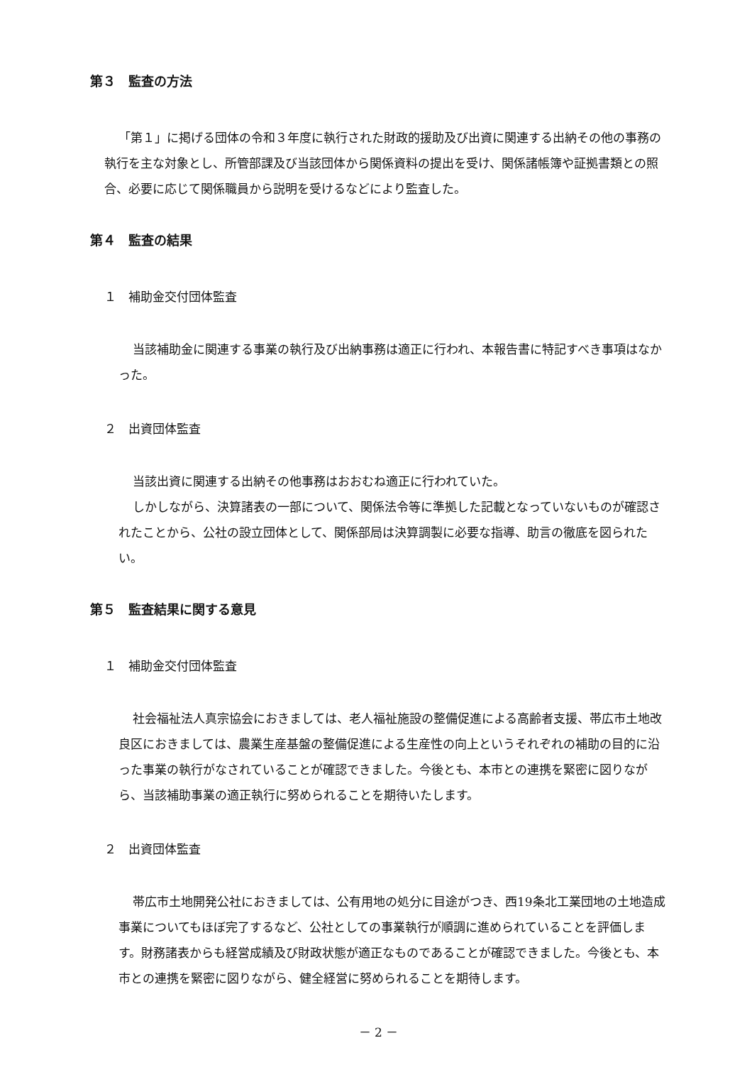第３　監査の方法
「第１」に掲げる団体の令和３年度に執行された財政的援助及び出資に関連する出納その他の事務の執行を主な対象とし、所管部課及び当該団体から関係資料の提出を受け、関係諸帳簿や証拠書類との照合、必要に応じて関係職員から説明を受けるなどにより監査した。
第４　監査の結果
１　補助金交付団体監査
当該補助金に関連する事業の執行及び出納事務は適正に行われ、本報告書に特記すべき事項はなかった。
２　出資団体監査
当該出資に関連する出納その他事務はおおむね適正に行われていた。
しかしながら、決算諸表の一部について、関係法令等に準拠した記載となっていないものが確認されたことから、公社の設立団体として、関係部局は決算調製に必要な指導、助言の徹底を図られたい。
第５　監査結果に関する意見
１　補助金交付団体監査
社会福祉法人真宗協会におきましては、老人福祉施設の整備促進による高齢者支援、帯広市土地改良区におきましては、農業生産基盤の整備促進による生産性の向上というそれぞれの補助の目的に沿った事業の執行がなされていることが確認できました。今後とも、本市との連携を緊密に図りながら、当該補助事業の適正執行に努められることを期待いたします。
２　出資団体監査
帯広市土地開発公社におきましては、公有用地の処分に目途がつき、西19条北工業団地の土地造成事業についてもほぼ完了するなど、公社としての事業執行が順調に進められていることを評価します。財務諸表からも経営成績及び財政状態が適正なものであることが確認できました。今後とも、本市との連携を緊密に図りながら、健全経営に努められることを期待します。
－ 2 －